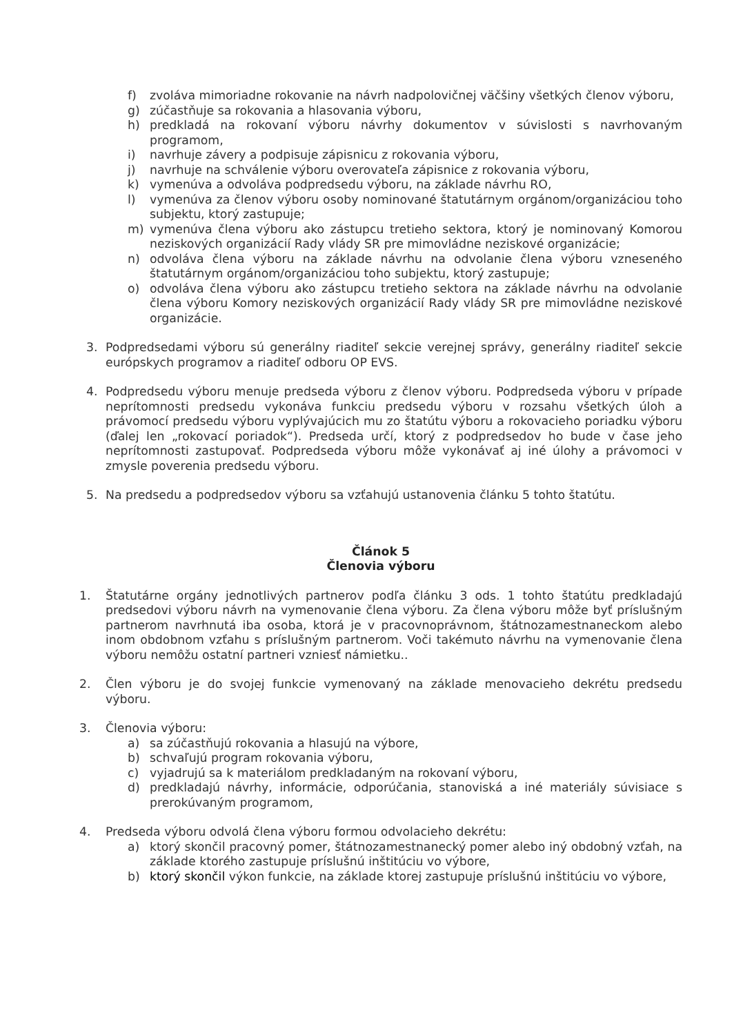f) zvoláva mimoriadne rokovanie na návrh nadpolovičnej väčšiny všetkých členov výboru,
g) zúčastňuje sa rokovania a hlasovania výboru,
h) predkladá na rokovaní výboru návrhy dokumentov v súvislosti s navrhovaným programom,
i) navrhuje závery a podpisuje zápisnicu z rokovania výboru,
j) navrhuje na schválenie výboru overovateľa zápisnice z rokovania výboru,
k) vymenúva a odvoláva podpredsedu výboru, na základe návrhu RO,
l) vymenúva za členov výboru osoby nominované štatutárnym orgánom/organizáciou toho subjektu, ktorý zastupuje;
m) vymenúva člena výboru ako zástupcu tretieho sektora, ktorý je nominovaný Komorou neziskových organizácií Rady vlády SR pre mimovládne neziskové organizácie;
n) odvoláva člena výboru na základe návrhu na odvolanie člena výboru vzneseného štatutárnym orgánom/organizáciou toho subjektu, ktorý zastupuje;
o) odvoláva člena výboru ako zástupcu tretieho sektora na základe návrhu na odvolanie člena výboru Komory neziskových organizácií Rady vlády SR pre mimovládne neziskové organizácie.
3. Podpredsedami výboru sú generálny riaditeľ sekcie verejnej správy, generálny riaditeľ sekcie európskych programov a riaditeľ odboru OP EVS.
4. Podpredsedu výboru menuje predseda výboru z členov výboru. Podpredseda výboru v prípade neprítomnosti predsedu vykonáva funkciu predsedu výboru v rozsahu všetkých úloh a právomocí predsedu výboru vyplývajúcich mu zo štatútu výboru a rokovacieho poriadku výboru (ďalej len „rokovací poriadok“). Predseda určí, ktorý z podpredsedov ho bude v čase jeho neprítomnosti zastupovať. Podpredseda výboru môže vykonávať aj iné úlohy a právomoci v zmysle poverenia predsedu výboru.
5. Na predsedu a podpredsedov výboru sa vzťahujú ustanovenia článku 5 tohto štatútu.
Článok 5
Členovia výboru
1. Štatutárne orgány jednotlivých partnerov podľa článku 3 ods. 1 tohto štatútu predkladajú predsedovi výboru návrh na vymenovanie člena výboru. Za člena výboru môže byť príslušným partnerom navrhnutá iba osoba, ktorá je v pracovnoprávnom, štátnozamestnaneckom alebo inom obdobnom vzťahu s príslušným partnerom. Voči takémuto návrhu na vymenovanie člena výboru nemôžu ostatní partneri vzniesť námietku..
2. Člen výboru je do svojej funkcie vymenovaný na základe menovacieho dekrétu predsedu výboru.
3. Členovia výboru:
a) sa zúčastňujú rokovania a hlasujú na výbore,
b) schvaľujú program rokovania výboru,
c) vyjadrujú sa k materiálom predkladaným na rokovaní výboru,
d) predkladajú návrhy, informácie, odporúčania, stanoviská a iné materiály súvisiace s prerokúvaným programom,
4. Predseda výboru odvolá člena výboru formou odvolacieho dekrétu:
a) ktorý skončil pracovný pomer, štátnozamestnanecký pomer alebo iný obdobný vzťah, na základe ktorého zastupuje príslušnú inštitúciu vo výbore,
b) ktorý skončil výkon funkcie, na základe ktorej zastupuje príslušnú inštitúciu vo výbore,